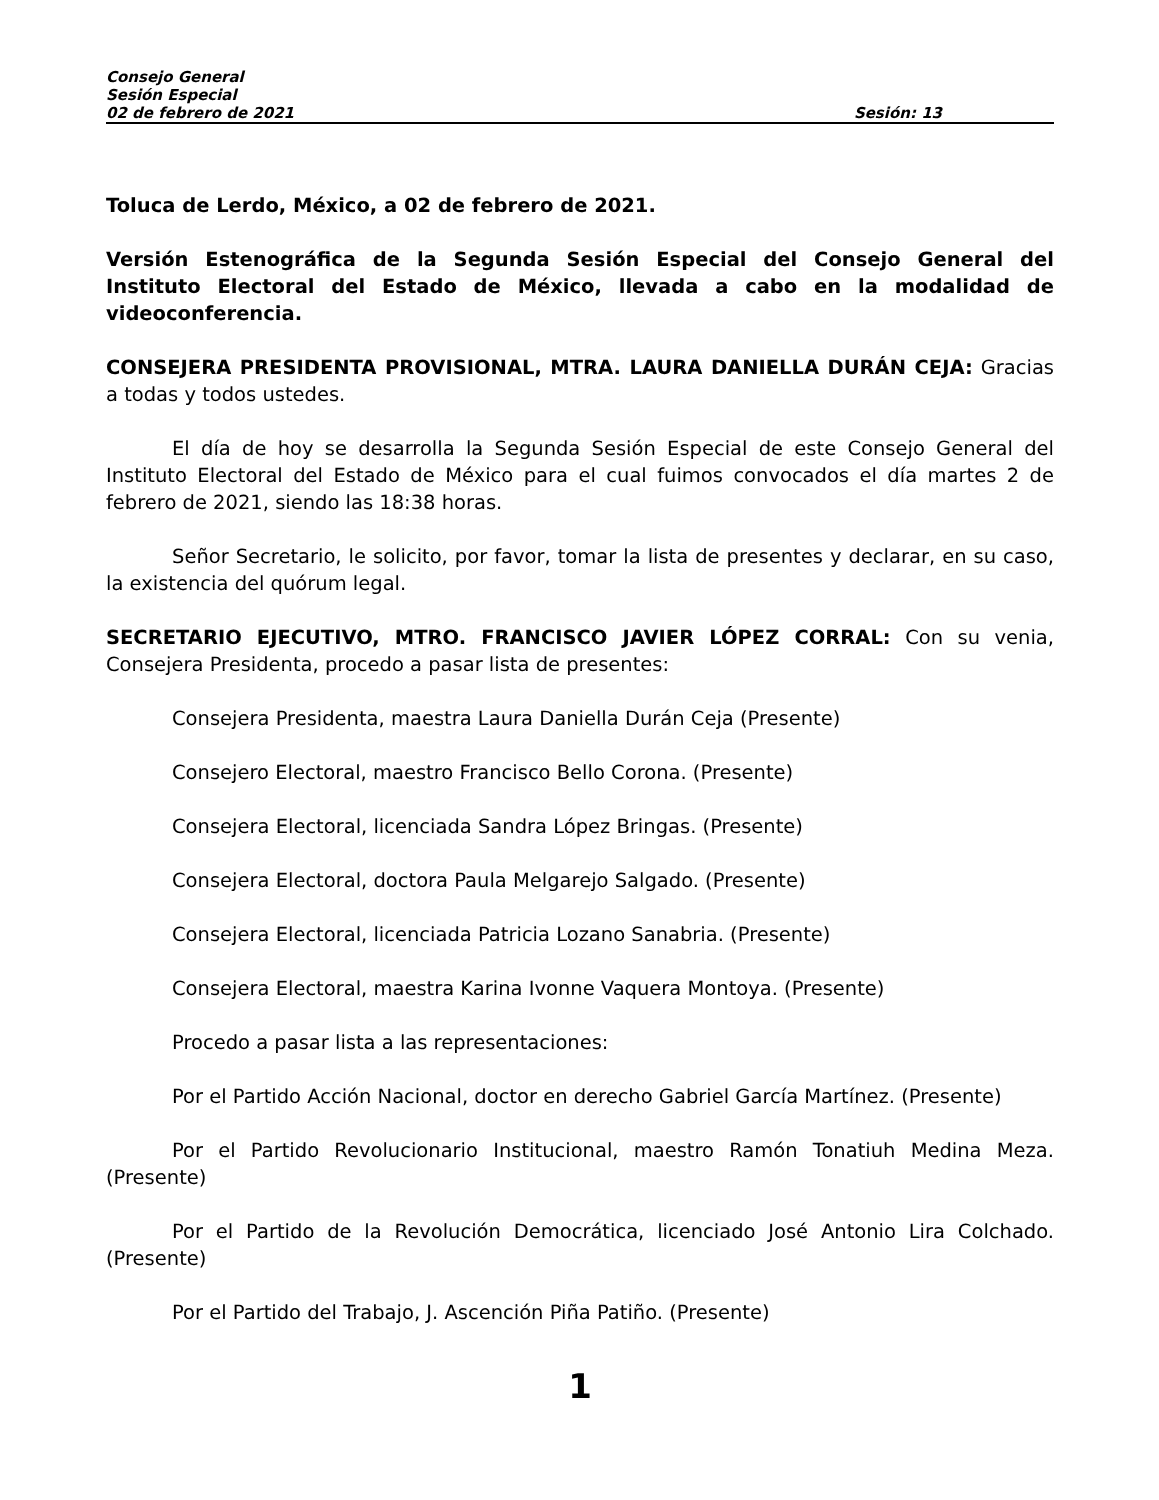Consejo General
Sesión Especial
02 de febrero de 2021 Sesión: 13
Toluca de Lerdo, México, a 02 de febrero de 2021.
Versión Estenográfica de la Segunda Sesión Especial del Consejo General del Instituto Electoral del Estado de México, llevada a cabo en la modalidad de videoconferencia.
CONSEJERA PRESIDENTA PROVISIONAL, MTRA. LAURA DANIELLA DURÁN CEJA: Gracias a todas y todos ustedes.
El día de hoy se desarrolla la Segunda Sesión Especial de este Consejo General del Instituto Electoral del Estado de México para el cual fuimos convocados el día martes 2 de febrero de 2021, siendo las 18:38 horas.
Señor Secretario, le solicito, por favor, tomar la lista de presentes y declarar, en su caso, la existencia del quórum legal.
SECRETARIO EJECUTIVO, MTRO. FRANCISCO JAVIER LÓPEZ CORRAL: Con su venia, Consejera Presidenta, procedo a pasar lista de presentes:
Consejera Presidenta, maestra Laura Daniella Durán Ceja (Presente)
Consejero Electoral, maestro Francisco Bello Corona. (Presente)
Consejera Electoral, licenciada Sandra López Bringas. (Presente)
Consejera Electoral, doctora Paula Melgarejo Salgado. (Presente)
Consejera Electoral, licenciada Patricia Lozano Sanabria. (Presente)
Consejera Electoral, maestra Karina Ivonne Vaquera Montoya. (Presente)
Procedo a pasar lista a las representaciones:
Por el Partido Acción Nacional, doctor en derecho Gabriel García Martínez. (Presente)
Por el Partido Revolucionario Institucional, maestro Ramón Tonatiuh Medina Meza. (Presente)
Por el Partido de la Revolución Democrática, licenciado José Antonio Lira Colchado. (Presente)
Por el Partido del Trabajo, J. Ascención Piña Patiño. (Presente)
1